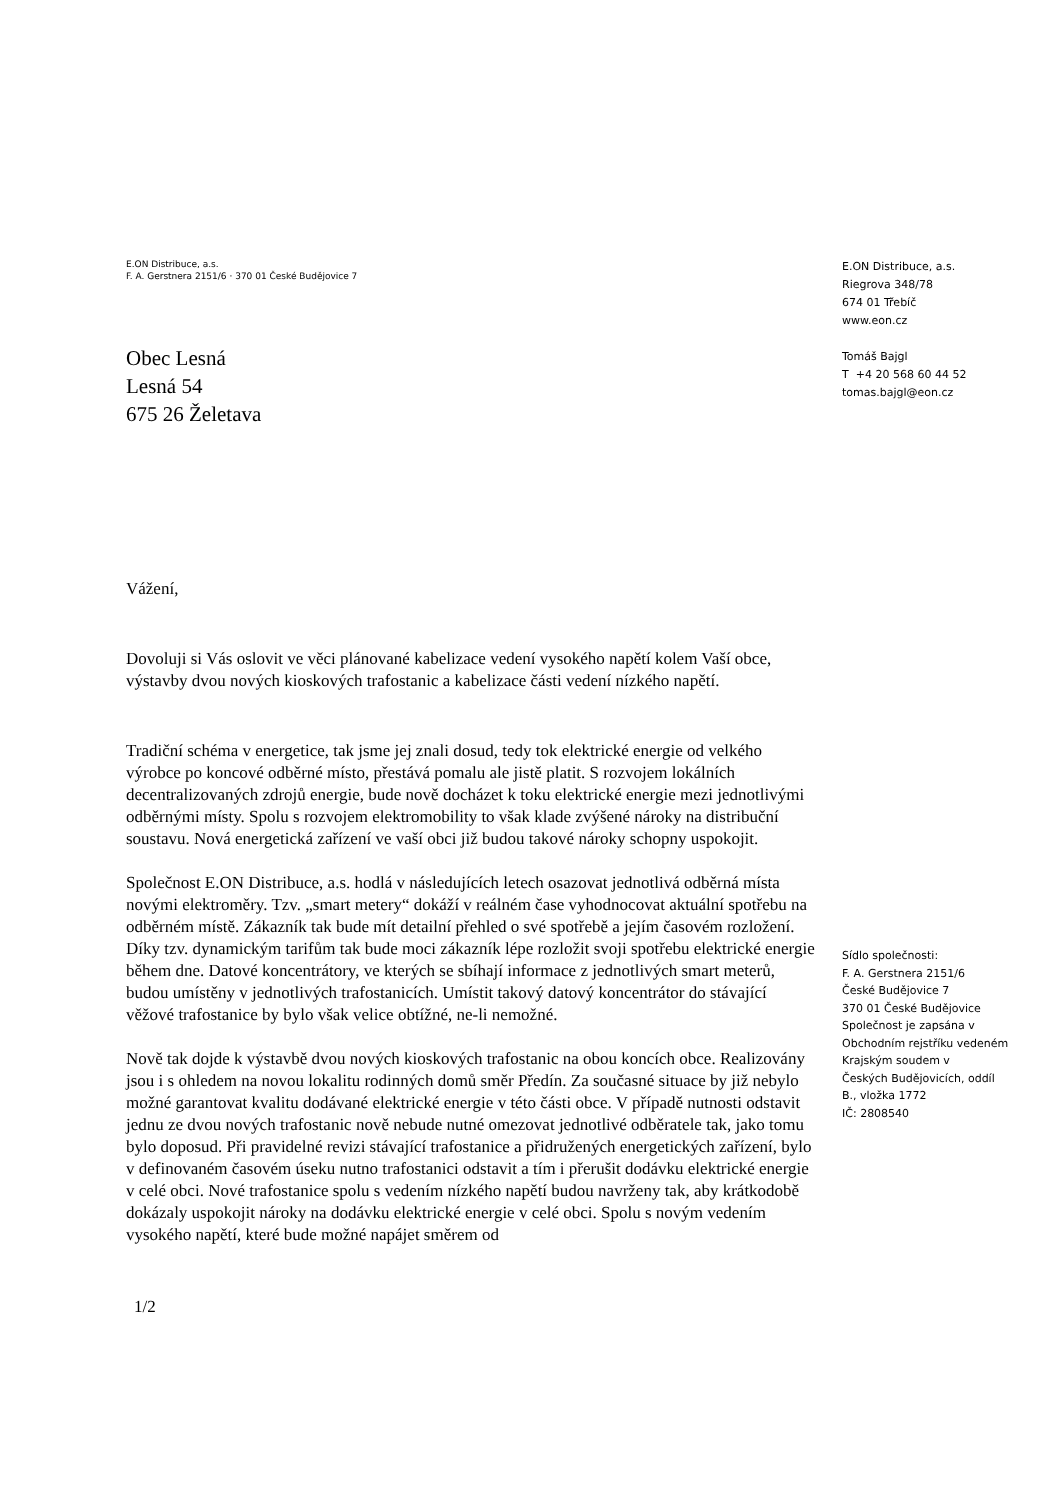E.ON Distribuce, a.s.
F. A. Gerstnera 2151/6 · 370 01 České Budějovice 7
Obec Lesná
Lesná 54
675 26 Želetava
Vážení,
Dovoluji si Vás oslovit ve věci plánované kabelizace vedení vysokého napětí kolem Vaší obce, výstavby dvou nových kioskových trafostanic a kabelizace části vedení nízkého napětí.
Tradiční schéma v energetice, tak jsme jej znali dosud, tedy tok elektrické energie od velkého výrobce po koncové odběrné místo, přestává pomalu ale jistě platit. S rozvojem lokálních decentralizovaných zdrojů energie, bude nově docházet k toku elektrické energie mezi jednotlivými odběrnými místy. Spolu s rozvojem elektromobility to však klade zvýšené nároky na distribuční soustavu. Nová energetická zařízení ve vaší obci již budou takové nároky schopny uspokojit.
Společnost E.ON Distribuce, a.s. hodlá v následujících letech osazovat jednotlivá odběrná místa novými elektroměry. Tzv. „smart metery“ dokáží v reálném čase vyhodnocovat aktuální spotřebu na odběrném místě. Zákazník tak bude mít detailní přehled o své spotřebě a jejím časovém rozložení. Díky tzv. dynamickým tarifům tak bude moci zákazník lépe rozložit svoji spotřebu elektrické energie během dne. Datové koncentrátory, ve kterých se sbíhají informace z jednotlivých smart meterů, budou umístěny v jednotlivých trafostanicích. Umístit takový datový koncentrátor do stávající věžové trafostanice by bylo však velice obtížné, ne-li nemožné.
Nově tak dojde k výstavbě dvou nových kioskových trafostanic na obou koncích obce. Realizovány jsou i s ohledem na novou lokalitu rodinných domů směr Předín. Za současné situace by již nebylo možné garantovat kvalitu dodávané elektrické energie v této části obce. V případě nutnosti odstavit jednu ze dvou nových trafostanic nově nebude nutné omezovat jednotlivé odběratele tak, jako tomu bylo doposud. Při pravidelné revizi stávající trafostanice a přidružených energetických zařízení, bylo v definovaném časovém úseku nutno trafostanici odstavit a tím i přerušit dodávku elektrické energie v celé obci. Nové trafostanice spolu s vedením nízkého napětí budou navrženy tak, aby krátkodobě dokázaly uspokojit nároky na dodávku elektrické energie v celé obci. Spolu s novým vedením vysokého napětí, které bude možné napájet směrem od
1/2
E.ON Distribuce, a.s.
Riegrova 348/78
674 01 Třebíč
www.eon.cz
Tomáš Bajgl
T +4 20 568 60 44 52
tomas.bajgl@eon.cz
Sídlo společnosti:
F. A. Gerstnera 2151/6
České Budějovice 7
370 01 České Budějovice
Společnost je zapsána v Obchodním rejstříku vedeném Krajským soudem v
Českých Budějovicích, oddíl B., vložka 1772
IČ: 2808540